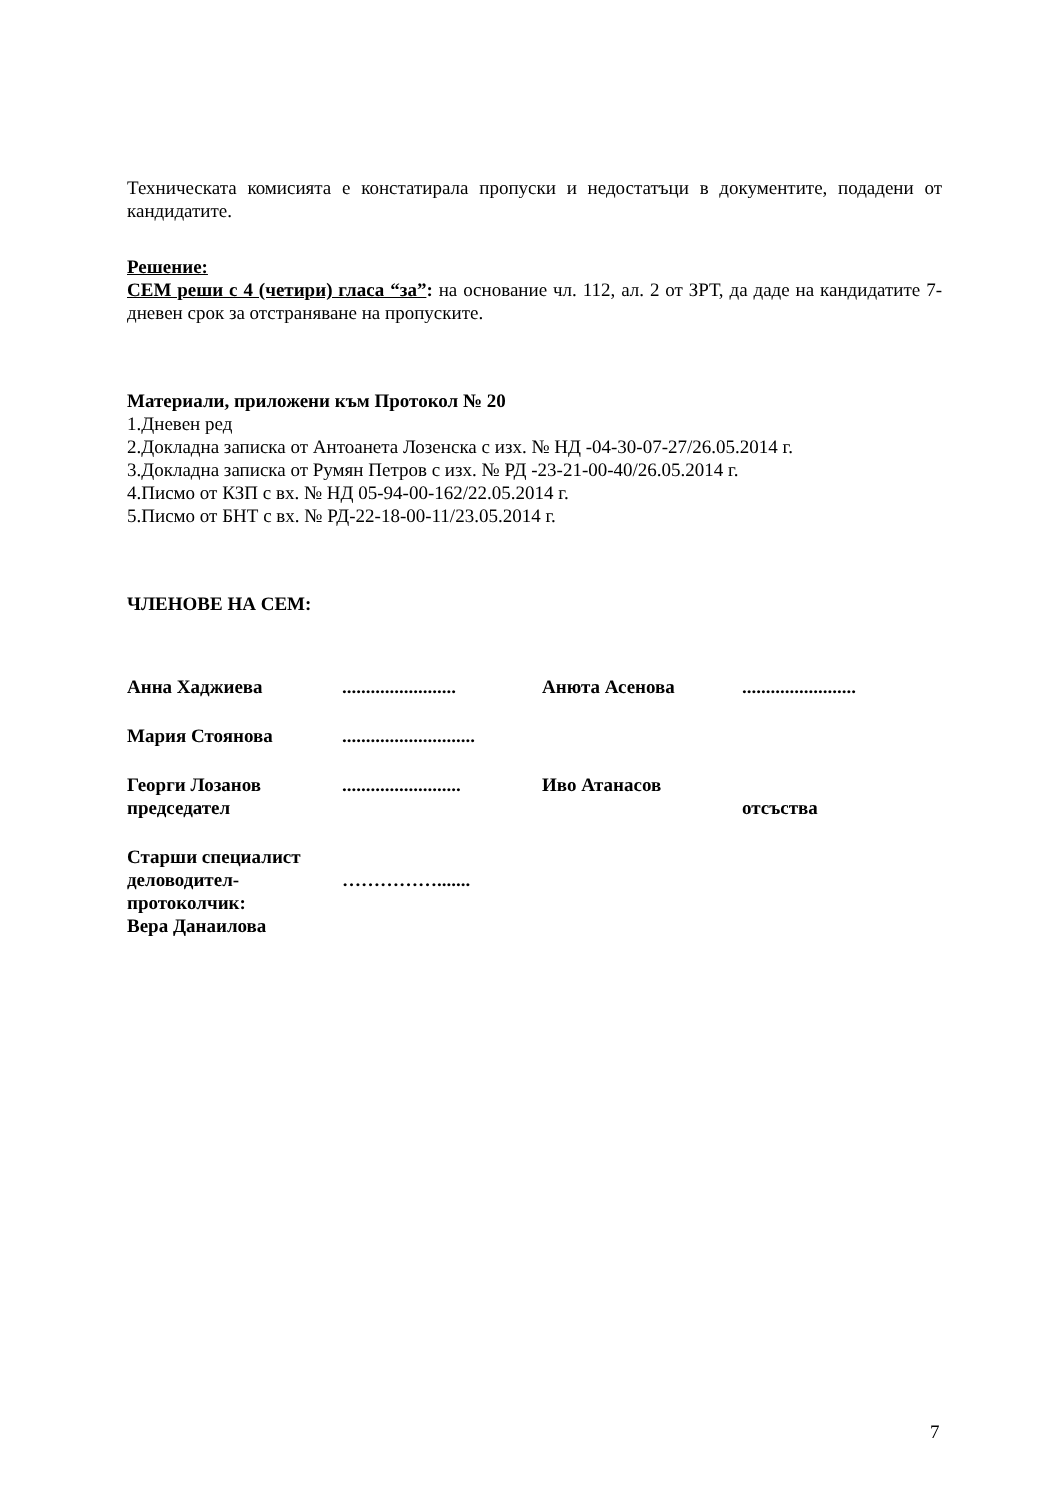Техническата комисията е констатирала пропуски и недостатъци в документите, подадени от кандидатите.
Решение:
СЕМ реши с 4 (четири) гласа “за”: на основание чл. 112, ал. 2 от ЗРТ, да даде на кандидатите 7-дневен срок за отстраняване на пропуските.
Материали, приложени към Протокол № 20
1.Дневен ред
2.Докладна записка от Антоанета Лозенска с изх. № НД -04-30-07-27/26.05.2014 г.
3.Докладна записка от Румян Петров с изх. № РД -23-21-00-40/26.05.2014 г.
4.Писмо от КЗП с вх. № НД 05-94-00-162/22.05.2014 г.
5.Писмо от БНТ с вх. № РД-22-18-00-11/23.05.2014 г.
ЧЛЕНОВЕ НА СЕМ:
| Анна Хаджиева | ........................ | Анюта Асенова | ........................ |
| Мария Стоянова | ............................ | | |
| Георги Лозанов председател | ......................... | Иво Атанасов | отсъства |
| Старши специалист деловодител- протоколчик: Вера Данаилова | ……………....... | | |
7